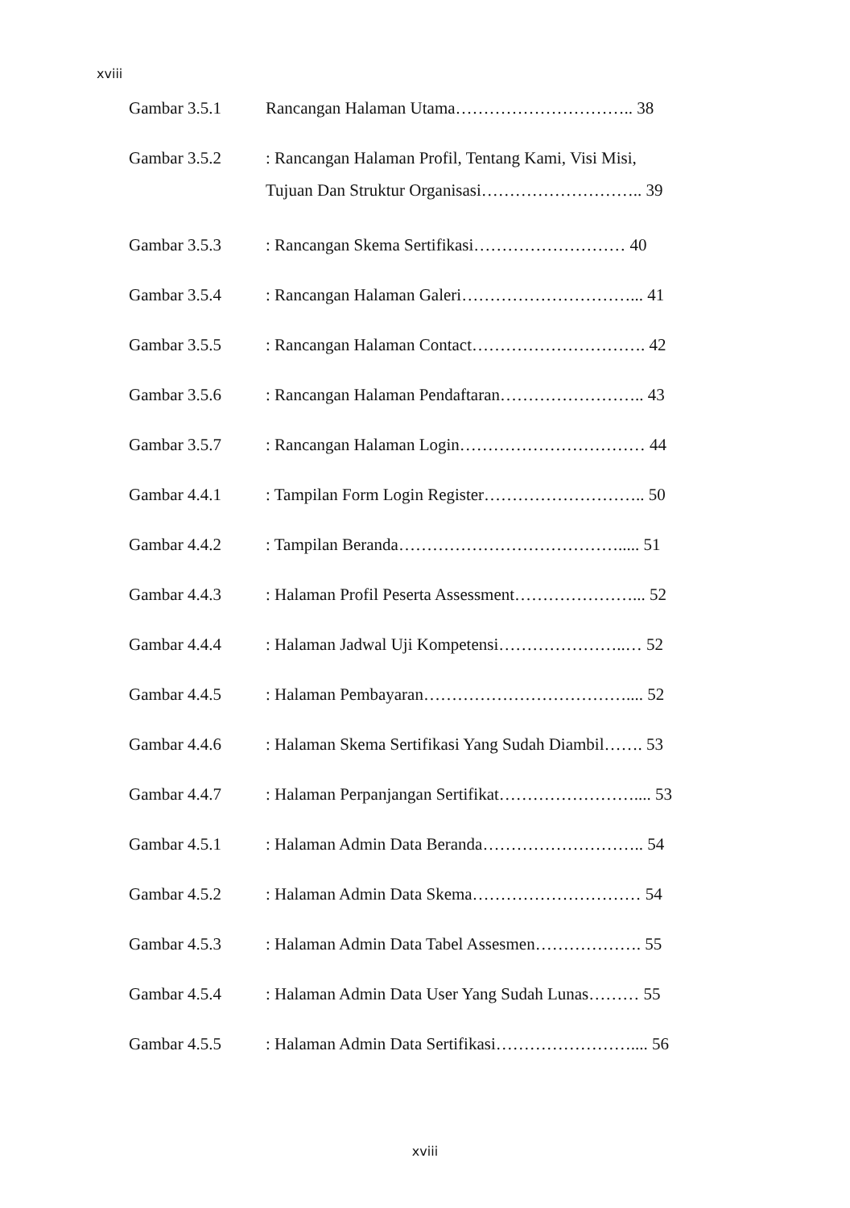xviii
Gambar 3.5.1 Rancangan Halaman Utama………………………….. 38
Gambar 3.5.2
: Rancangan Halaman Profil, Tentang Kami, Visi Misi,
Tujuan Dan Struktur Organisasi……………………….. 39
Gambar 3.5.3 : Rancangan Skema Sertifikasi……………………… 40
Gambar 3.5.4 : Rancangan Halaman Galeri…………………………... 41
Gambar 3.5.5 : Rancangan Halaman Contact…………………………. 42
Gambar 3.5.6 : Rancangan Halaman Pendaftaran…………………….. 43
Gambar 3.5.7 : Rancangan Halaman Login…………………………… 44
Gambar 4.4.1 : Tampilan Form Login Register……………………….. 50
Gambar 4.4.2 : Tampilan Beranda…………………………………..... 51
Gambar 4.4.3 : Halaman Profil Peserta Assessment…………………... 52
Gambar 4.4.4 : Halaman Jadwal Uji Kompetensi…………………..… 52
Gambar 4.4.5 : Halaman Pembayaran……………………………….... 52
Gambar 4.4.6 : Halaman Skema Sertifikasi Yang Sudah Diambil……. 53
Gambar 4.4.7 : Halaman Perpanjangan Sertifikat…………………….... 53
Gambar 4.5.1 : Halaman Admin Data Beranda……………………….. 54
Gambar 4.5.2 : Halaman Admin Data Skema………………………… 54
Gambar 4.5.3 : Halaman Admin Data Tabel Assesmen………………. 55
Gambar 4.5.4 : Halaman Admin Data User Yang Sudah Lunas……… 55
Gambar 4.5.5 : Halaman Admin Data Sertifikasi…………………….... 56
xviii